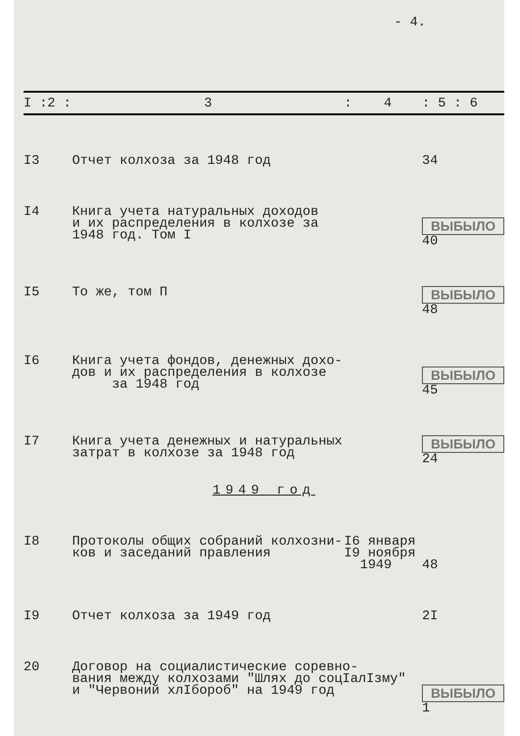- 4.
| I :2 : | 3 | : 4 | : 5 : 6 |
| --- | --- | --- | --- |
| I3 | Отчет колхоза за 1948 год | | 34 |
| I4 | Книга учета натуральных доходов и их распределения в колхозе за 1948 год. Том I | | ВЫБЫЛО 40 |
| I5 | То же, том П | | ВЫБЫЛО 48 |
| I6 | Книга учета фондов, денежных дохо- дов и их распределения в колхозе за 1948 год | | ВЫБЫЛО 45 |
| I7 | Книга учета денежных и натуральных затрат в колхозе за 1948 год | | ВЫБЫЛО 24 |
| 1949 год | | | |
| I8 | Протоколы общих собраний колхозни- ков и заседаний правления | I6 января I9 ноября 1949 | 48 |
| I9 | Отчет колхоза за 1949 год | | 2I |
| 20 | Договор на социалистические соревно- вания между колхозами "Шлях до соцIалIзму" и "Червоний хлIбороб" на 1949 год | | ВЫБЫЛО 1 |